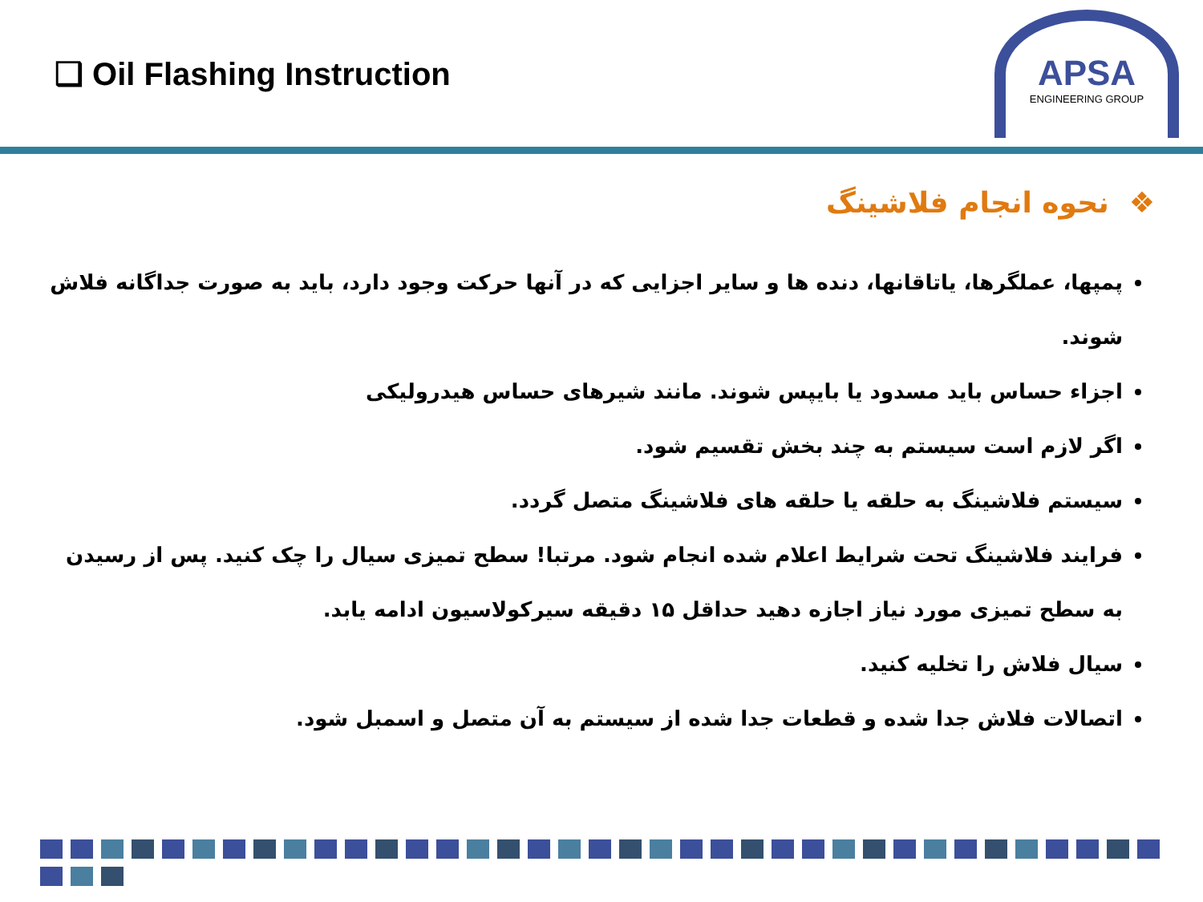❑ Oil Flashing Instruction
APSA
ENGINEERING GROUP
❖ نحوه انجام فلاشینگ
پمپها، عملگرها، یاتاقانها، دنده ها و سایر اجزایی که در آنها حرکت وجود دارد، باید به صورت جداگانه فلاش شوند.
اجزاء حساس باید مسدود یا بایپس شوند. مانند شیرهای حساس هیدرولیکی
اگر لازم است سیستم به چند بخش تقسیم شود.
سیستم فلاشینگ به حلقه یا حلقه های فلاشینگ متصل گردد.
فرایند فلاشینگ تحت شرایط اعلام شده انجام شود. مرتبا! سطح تمیزی سیال را چک کنید. پس از رسیدن به سطح تمیزی مورد نیاز اجازه دهید حداقل ۱۵ دقیقه سیرکولاسیون ادامه یابد.
سیال فلاش را تخلیه کنید.
اتصالات فلاش جدا شده و قطعات جدا شده از سیستم به آن متصل و اسمبل شود.